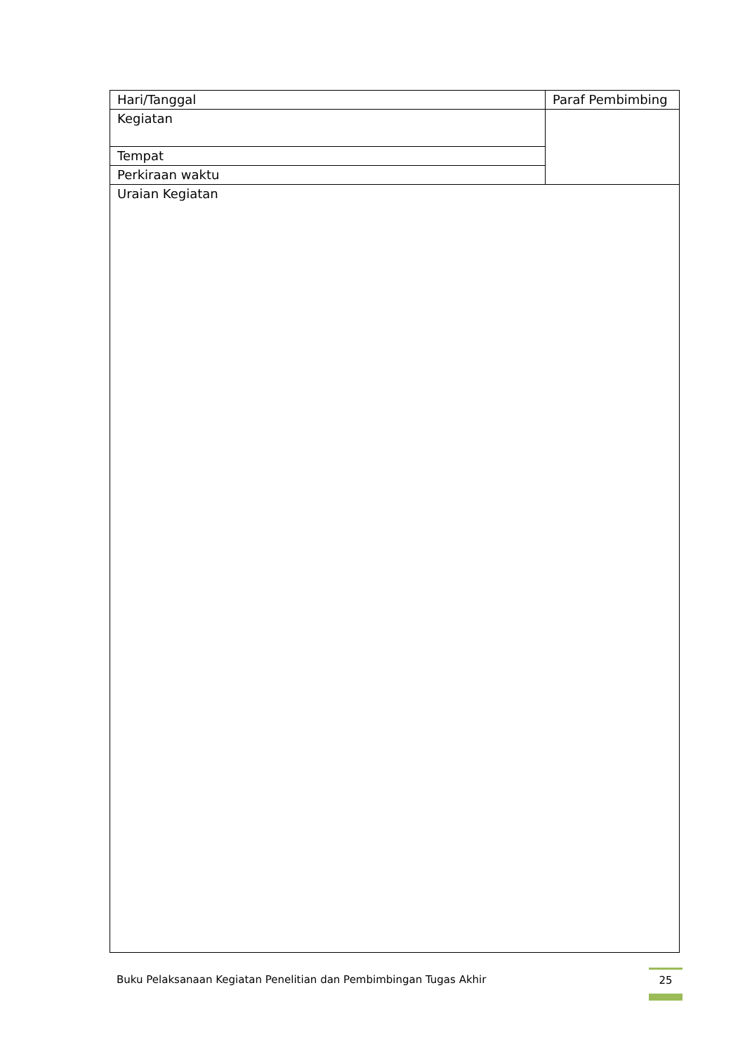| Hari/Tanggal | Paraf Pembimbing |
| Kegiatan | |
| Tempat | |
| Perkiraan waktu | |
| Uraian Kegiatan | |
Buku Pelaksanaan Kegiatan Penelitian dan Pembimbingan Tugas Akhir 25